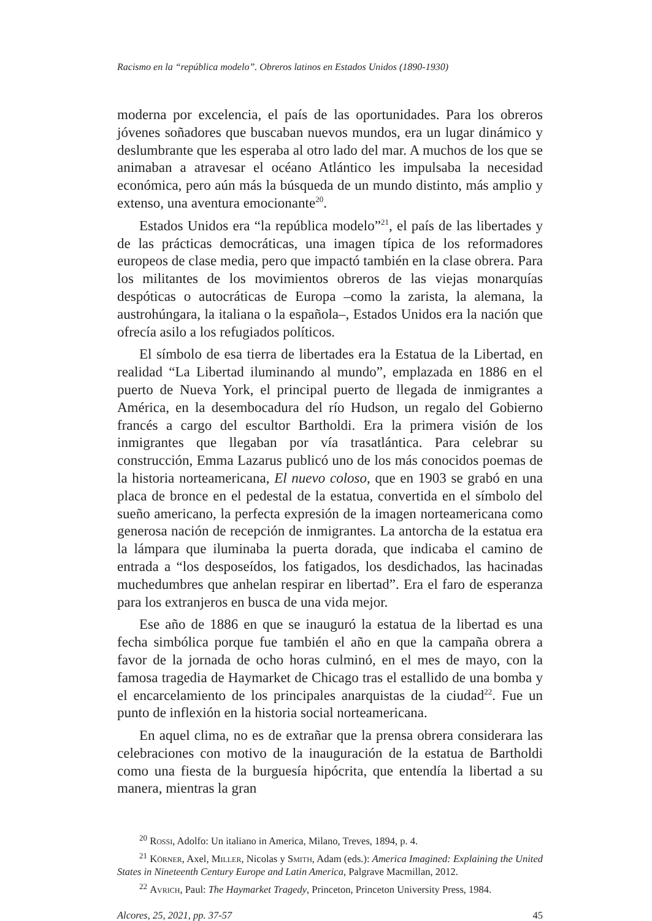Racismo en la “república modelo”. Obreros latinos en Estados Unidos (1890-1930)
moderna por excelencia, el país de las oportunidades. Para los obreros jóvenes soñadores que buscaban nuevos mundos, era un lugar dinámico y deslumbrante que les esperaba al otro lado del mar. A muchos de los que se animaban a atravesar el océano Atlántico les impulsaba la necesidad económica, pero aún más la búsqueda de un mundo distinto, más amplio y extenso, una aventura emocionante<sup>20</sup>.
Estados Unidos era “la república modelo”<sup>21</sup>, el país de las libertades y de las prácticas democráticas, una imagen típica de los reformadores europeos de clase media, pero que impactó también en la clase obrera. Para los militantes de los movimientos obreros de las viejas monarquías despóticas o autocráticas de Europa –como la zarista, la alemana, la austrohúngara, la italiana o la española–, Estados Unidos era la nación que ofrecía asilo a los refugiados políticos.
El símbolo de esa tierra de libertades era la Estatua de la Libertad, en realidad “La Libertad iluminando al mundo”, emplazada en 1886 en el puerto de Nueva York, el principal puerto de llegada de inmigrantes a América, en la desembocadura del río Hudson, un regalo del Gobierno francés a cargo del escultor Bartholdi. Era la primera visión de los inmigrantes que llegaban por vía trasatlántica. Para celebrar su construcción, Emma Lazarus publicó uno de los más conocidos poemas de la historia norteamericana, El nuevo coloso, que en 1903 se grabó en una placa de bronce en el pedestal de la estatua, convertida en el símbolo del sueño americano, la perfecta expresión de la imagen norteamericana como generosa nación de recepción de inmigrantes. La antorcha de la estatua era la lámpara que iluminaba la puerta dorada, que indicaba el camino de entrada a “los desposeídos, los fatigados, los desdichados, las hacinadas muchedumbres que anhelan respirar en libertad”. Era el faro de esperanza para los extranjeros en busca de una vida mejor.
Ese año de 1886 en que se inauguró la estatua de la libertad es una fecha simbólica porque fue también el año en que la campaña obrera a favor de la jornada de ocho horas culminó, en el mes de mayo, con la famosa tragedia de Haymarket de Chicago tras el estallido de una bomba y el encarcelamiento de los principales anarquistas de la ciudad<sup>22</sup>. Fue un punto de inflexión en la historia social norteamericana.
En aquel clima, no es de extrañar que la prensa obrera considerara las celebraciones con motivo de la inauguración de la estatua de Bartholdi como una fiesta de la burguesía hipócrita, que entendía la libertad a su manera, mientras la gran
<sup>20</sup> Rossi, Adolfo: Un italiano in America, Milano, Treves, 1894, p. 4.
<sup>21</sup> Körner, Axel, Miller, Nicolas y Smith, Adam (eds.): America Imagined: Explaining the United States in Nineteenth Century Europe and Latin America, Palgrave Macmillan, 2012.
<sup>22</sup> Avrich, Paul: The Haymarket Tragedy, Princeton, Princeton University Press, 1984.
Alcores, 25, 2021, pp. 37-57 45